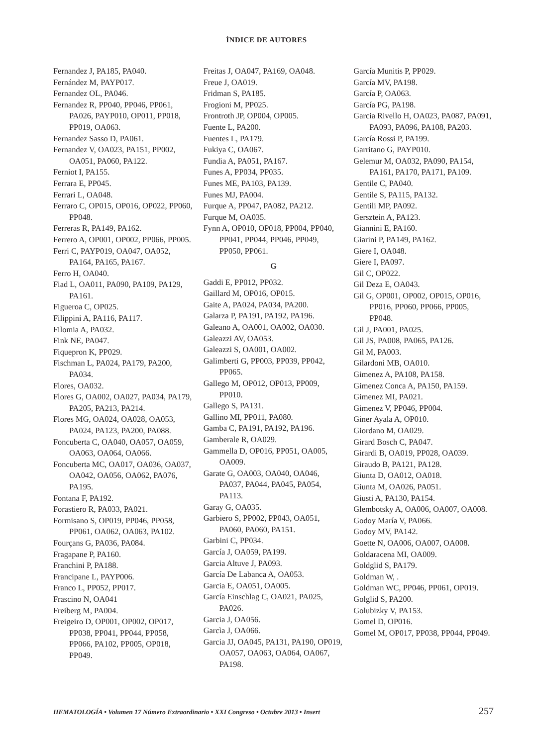ÍNDICE DE AUTORES
Fernandez J, PA185, PA040.
Fernández M, PAYP017.
Fernandez OL, PA046.
Fernandez R, PP040, PP046, PP061, PA026, PAYP010, OP011, PP018, PP019, OA063.
Fernandez Sasso D, PA061.
Fernandez V, OA023, PA151, PP002, OA051, PA060, PA122.
Ferniot I, PA155.
Ferrara E, PP045.
Ferrari L, OA048.
Ferraro C, OP015, OP016, OP022, PP060, PP048.
Ferreras R, PA149, PA162.
Ferrero A, OP001, OP002, PP066, PP005.
Ferri C, PAYP019, OA047, OA052, PA164, PA165, PA167.
Ferro H, OA040.
Fiad L, OA011, PA090, PA109, PA129, PA161.
Figueroa C, OP025.
Filippini A, PA116, PA117.
Filomia A, PA032.
Fink NE, PA047.
Fiquepron K, PP029.
Fischman L, PA024, PA179, PA200, PA034.
Flores, OA032.
Flores G, OA002, OA027, PA034, PA179, PA205, PA213, PA214.
Flores MG, OA024, OA028, OA053, PA024, PA123, PA200, PA088.
Foncuberta C, OA040, OA057, OA059, OA063, OA064, OA066.
Foncuberta MC, OA017, OA036, OA037, OA042, OA056, OA062, PA076, PA195.
Fontana F, PA192.
Forastiero R, PA033, PA021.
Formisano S, OP019, PP046, PP058, PP061, OA062, OA063, PA102.
Fourçans G, PA036, PA084.
Fragapane P, PA160.
Franchini P, PA188.
Francipane L, PAYP006.
Franco L, PP052, PP017.
Frascino N, OA041
Freiberg M, PA004.
Freigeiro D, OP001, OP002, OP017, PP038, PP041, PP044, PP058, PP066, PA102, PP005, OP018, PP049.
Freitas J, OA047, PA169, OA048.
Freue J, OA019.
Fridman S, PA185.
Frogioni M, PP025.
Frontroth JP, OP004, OP005.
Fuente L, PA200.
Fuentes L, PA179.
Fukiya C, OA067.
Fundia A, PA051, PA167.
Funes A, PP034, PP035.
Funes ME, PA103, PA139.
Funes MJ, PA004.
Furque A, PP047, PA082, PA212.
Furque M, OA035.
Fynn A, OP010, OP018, PP004, PP040, PP041, PP044, PP046, PP049, PP050, PP061.
G
Gaddi E, PP012, PP032.
Gaillard M, OP016, OP015.
Gaite A, PA024, PA034, PA200.
Galarza P, PA191, PA192, PA196.
Galeano A, OA001, OA002, OA030.
Galeazzi AV, OA053.
Galeazzi S, OA001, OA002.
Galimberti G, PP003, PP039, PP042, PP065.
Gallego M, OP012, OP013, PP009, PP010.
Gallego S, PA131.
Gallino MI, PP011, PA080.
Gamba C, PA191, PA192, PA196.
Gamberale R, OA029.
Gammella D, OP016, PP051, OA005, OA009.
Garate G, OA003, OA040, OA046, PA037, PA044, PA045, PA054, PA113.
Garay G, OA035.
Garbiero S, PP002, PP043, OA051, PA060, PA060, PA151.
Garbini C, PP034.
García J, OA059, PA199.
Garcia Altuve J, PA093.
García De Labanca A, OA053.
Garcia E, OA051, OA005.
García Einschlag C, OA021, PA025, PA026.
Garcia J, OA056.
Garcìa J, OA066.
Garcia JJ, OA045, PA131, PA190, OP019, OA057, OA063, OA064, OA067, PA198.
García Munitis P, PP029.
García MV, PA198.
García P, OA063.
García PG, PA198.
Garcia Rivello H, OA023, PA087, PA091, PA093, PA096, PA108, PA203.
García Rossi P, PA199.
Garritano G, PAYP010.
Gelemur M, OA032, PA090, PA154, PA161, PA170, PA171, PA109.
Gentile C, PA040.
Gentile S, PA115, PA132.
Gentili MP, PA092.
Gersztein A, PA123.
Giannini E, PA160.
Giarini P, PA149, PA162.
Giere I, OA048.
Giere I, PA097.
Gil C, OP022.
Gil Deza E, OA043.
Gil G, OP001, OP002, OP015, OP016, PP016, PP060, PP066, PP005, PP048.
Gil J, PA001, PA025.
Gil JS, PA008, PA065, PA126.
Gil M, PA003.
Gilardoni MB, OA010.
Gimenez A, PA108, PA158.
Gimenez Conca A, PA150, PA159.
Gimenez MI, PA021.
Gimenez V, PP046, PP004.
Giner Ayala A, OP010.
Giordano M, OA029.
Girard Bosch C, PA047.
Girardi B, OA019, PP028, OA039.
Giraudo B, PA121, PA128.
Giunta D, OA012, OA018.
Giunta M, OA026, PA051.
Giusti A, PA130, PA154.
Glembotsky A, OA006, OA007, OA008.
Godoy María V, PA066.
Godoy MV, PA142.
Goette N, OA006, OA007, OA008.
Goldaracena MI, OA009.
Goldglid S, PA179.
Goldman W, .
Goldman WC, PP046, PP061, OP019.
Golglid S, PA200.
Golubizky V, PA153.
Gomel D, OP016.
Gomel M, OP017, PP038, PP044, PP049.
HEMATOLOGÍA • Volumen 17 Número Extraordinario • XXI Congreso • Octubre 2013 • Insert 257